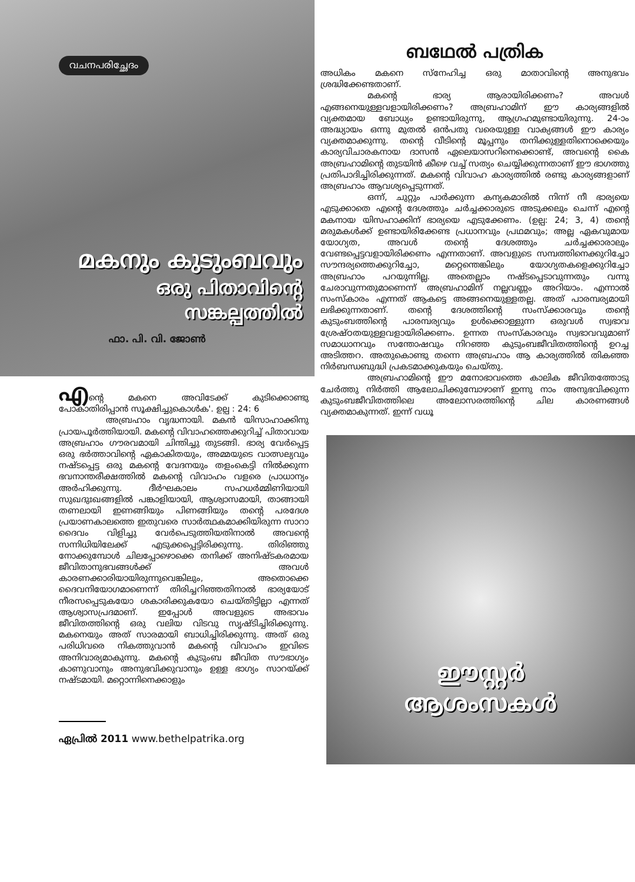വചനപരിച്ഛേദം
മകനും കുടുംബവും
ഒരു പിതാവിന്റെ
സങ്കല്പത്തിൽ
ഫാ. പി. വി. ജോൺ
എന്റെ മകനെ അവിടേക്ക് കുടിക്കൊണ്ടു പോകാതിരിപ്പാൻ സൂക്ഷിച്ചുകൊൾക'. ഉല്പ : 24: 6
അബ്രഹാം വൃദ്ധനായി. മകൻ യിസാഹാക്കിനു പ്രായപൂർത്തിയായി. മകന്റെ വിവാഹത്തെക്കുറിച്ച് പിതാവായ അബ്രഹാം ഗൗരവമായി ചിന്തിച്ചു തുടങ്ങി. ഭാര്യ വേർപ്പെട്ട ഒരു ഭർത്താവിന്റെ ഏകാകിതയും, അമ്മയുടെ വാത്സല്യവും നഷ്ടപ്പെട്ട ഒരു മകന്റെ വേദനയും തളംകെട്ടി നിൽക്കുന്ന ഭവനാന്തരീക്ഷത്തിൽ മകന്റെ വിവാഹം വളരെ പ്രാധാന്യം അർഹിക്കുന്നു. ദീർഘകാലം സഹധർമ്മിണിയായി സുഖദുഃഖങ്ങളിൽ പങ്കാളിയായി, ആശ്വാസമായി, താങ്ങായി തണലായി ഇണങ്ങിയും പിണങ്ങിയും തന്റെ പരദേശ പ്രയാണകാലത്തെ ഇതുവരെ സാർത്ഥകമാക്കിയിരുന്ന സാറാ ദൈവം വിളിച്ചു വേർപെടുത്തിയതിനാൽ അവന്റെ സന്നിധിയിലേക്ക് എടുക്കപ്പെട്ടിരിക്കുന്നു. തിരിഞ്ഞു നോക്കുമ്പോൾ ചിലപ്പോഴൊക്കെ തനിക്ക് അനിഷ്ടകരമായ ജീവിതാനുഭവങ്ങൾക്ക് അവൾ കാരണക്കാരിയായിരുന്നുവെങ്കിലും, അതൊക്കെ ദൈവനിയോഗമാണെന്ന് തിരിച്ചറിഞ്ഞതിനാൽ ഭാര്യയോട് നീരസപ്പെടുകയോ ശകാരിക്കുകയോ ചെയ്തിട്ടില്ലാ എന്നത് ആശ്വാസപ്രദമാണ്. ഇപ്പോൾ അവളുടെ അഭാവം ജീവിതത്തിന്റെ ഒരു വലിയ വിടവു സൃഷ്ടിച്ചിരിക്കുന്നു. മകനെയും അത് സാരമായി ബാധിച്ചിരിക്കുന്നു. അത് ഒരു പരിധിവരെ നികത്തുവാൻ മകന്റെ വിവാഹം ഇവിടെ അനിവാര്യമാകുന്നു. മകന്റെ കുടുംബ ജീവിത സൗഭാഗ്യം കാണുവാനും അനുഭവിക്കുവാനും ഉള്ള ഭാഗ്യം സാറയ്ക്ക് നഷ്ടമായി. മറ്റൊന്നിനെക്കാളും
ഏപ്രിൽ 2011 www.bethelpatrika.org
ബഥേൽ പത്രിക
അധികം മകനെ സ്നേഹിച്ച ഒരു മാതാവിന്റെ അനുഭവം ശ്രദ്ധിക്കേണ്ടതാണ്.
മകന്റെ ഭാര്യ ആരായിരിക്കണം? അവൾ എങ്ങനെയുള്ളവളായിരിക്കണം? അബ്രഹാമിന് ഈ കാര്യങ്ങളിൽ വ്യക്തമായ ബോധ്യം ഉണ്ടായിരുന്നു, ആഗ്രഹമുണ്ടായിരുന്നു. 24-ാം അദ്ധ്യായം ഒന്നു മുതൽ ഒൻപതു വരെയുള്ള വാക്യങ്ങൾ ഈ കാര്യം വ്യക്തമാക്കുന്നു. തന്റെ വീടിന്റെ മൂപ്പനും തനിക്കുള്ളതിനൊക്കെയും കാര്യവിചാരകനായ ദാസൻ ഏലെയാസറിനെക്കൊണ്ട്, അവന്റെ കൈ അബ്രഹാമിന്റെ തുടയിൻ കീഴെ വച്ച് സത്യം ചെയ്യിക്കുന്നതാണ് ഈ ഭാഗത്തു പ്രതിപാദിച്ചിരിക്കുന്നത്. മകന്റെ വിവാഹ കാര്യത്തിൽ രണ്ടു കാര്യങ്ങളാണ് അബ്രഹാം ആവശ്യപ്പെടുന്നത്.
ഒന്ന്, ചുറ്റും പാർക്കുന്ന കന്യകമാരിൽ നിന്ന് നീ ഭാര്യയെ എടുക്കാതെ എന്റെ ദേശത്തും ചർച്ചക്കാരുടെ അടുക്കലും ചെന്ന് എന്റെ മകനായ യിസഹാക്കിന് ഭാര്യയെ എടുക്കേണം. (ഉല്പ: 24; 3, 4) തന്റെ മരുമകൾക്ക് ഉണ്ടായിരിക്കേണ്ട പ്രധാനവും പ്രഥമവും; അല്ല ഏകവുമായ യോഗ്യത, അവൾ തന്റെ ദേശത്തും ചർച്ചക്കാരാലും വേണ്ടപ്പെട്ടവളായിരിക്കണം എന്നതാണ്. അവളുടെ സമ്പത്തിനെക്കുറിച്ചോ സൗന്ദര്യത്തെക്കുറിച്ചോ, മറ്റെന്തെങ്കിലും യോഗ്യതകളെക്കുറിച്ചോ അബ്രഹാം പറയുന്നില്ല. അതെല്ലാം നഷ്ടപ്പെടാവുന്നതും വന്നു ചേരാവുന്നതുമാണെന്ന് അബ്രഹാമിന് നല്ലവണ്ണം അറിയാം. എന്നാൽ സംസ്കാരം എന്നത് ആകട്ടെ അങ്ങനെയുള്ളതല്ല. അത് പാരമ്പര്യമായി ലഭിക്കുന്നതാണ്. തന്റെ ദേശത്തിന്റെ സംസ്ക്കാരവും തന്റെ കുടുംബത്തിന്റെ പാരമ്പര്യവും ഉൾക്കൊള്ളുന്ന ഒരുവൾ സ്വഭാവ ശ്രേഷ്ഠതയുള്ളവളായിരിക്കണം. ഉന്നത സംസ്കാരവും സ്വഭാവവുമാണ് സമാധാനവും സന്തോഷവും നിറഞ്ഞ കുടുംബജീവിതത്തിന്റെ ഉറച്ച അടിത്തറ. അതുകൊണ്ടു തന്നെ അബ്രഹാം ആ കാര്യത്തിൽ തികഞ്ഞ നിർബന്ധബുദ്ധി പ്രകടമാക്കുകയും ചെയ്തു.
അബ്രഹാമിന്റെ ഈ മനോഭാവത്തെ കാലിക ജീവിതത്തോടു ചേർത്തു നിർത്തി ആലോചിക്കുമ്പോഴാണ് ഇന്നു നാം അനുഭവിക്കുന്ന കുടുംബജീവിതത്തിലെ അലോസരത്തിന്റെ ചില കാരണങ്ങൾ വ്യക്തമാകുന്നത്. ഇന്ന് വധൂ
ഈസ്റ്റർ
ആശംസകൾ